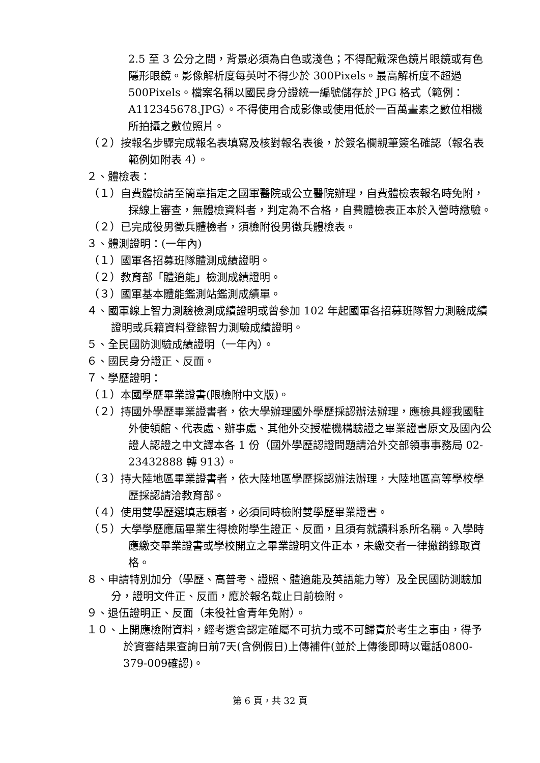2.5 至 3 公分之間，背景必須為白色或淺色；不得配戴深色鏡片眼鏡或有色隱形眼鏡。影像解析度每英吋不得少於 300Pixels。最高解析度不超過 500Pixels。檔案名稱以國民身分證統一編號儲存於 JPG 格式（範例：A112345678.JPG）。不得使用合成影像或使用低於一百萬畫素之數位相機所拍攝之數位照片。
（２）按報名步驟完成報名表填寫及核對報名表後，於簽名欄親筆簽名確認（報名表範例如附表 4）。
２、體檢表：
（１）自費體檢請至簡章指定之國軍醫院或公立醫院辦理，自費體檢表報名時免附，採線上審查，無體檢資料者，判定為不合格，自費體檢表正本於入營時繳驗。
（２）已完成役男徵兵體檢者，須檢附役男徵兵體檢表。
３、體測證明：(一年內)
（１）國軍各招募班隊體測成績證明。
（２）教育部「體適能」檢測成績證明。
（３）國軍基本體能鑑測站鑑測成績單。
４、國軍線上智力測驗檢測成績證明或曾參加 102 年起國軍各招募班隊智力測驗成績證明或兵籍資料登錄智力測驗成績證明。
５、全民國防測驗成績證明（一年內）。
６、國民身分證正、反面。
７、學歷證明：
（１）本國學歷畢業證書(限檢附中文版)。
（２）持國外學歷畢業證書者，依大學辦理國外學歷採認辦法辦理，應檢具經我國駐外使領館、代表處、辦事處、其他外交授權機構驗證之畢業證書原文及國內公證人認證之中文譯本各 1 份（國外學歷認證問題請洽外交部領事事務局 02-23432888 轉 913）。
（３）持大陸地區畢業證書者，依大陸地區學歷採認辦法辦理，大陸地區高等學校學歷採認請洽教育部。
（４）使用雙學歷選填志願者，必須同時檢附雙學歷畢業證書。
（５）大學學歷應屆畢業生得檢附學生證正、反面，且須有就讀科系所名稱。入學時應繳交畢業證書或學校開立之畢業證明文件正本，未繳交者一律撤銷錄取資格。
８、申請特別加分（學歷、高普考、證照、體適能及英語能力等）及全民國防測驗加分，證明文件正、反面，應於報名截止日前檢附。
９、退伍證明正、反面（未役社會青年免附）。
１０、上開應檢附資料，經考選會認定確屬不可抗力或不可歸責於考生之事由，得予於資審結果查詢日前7天(含例假日)上傳補件(並於上傳後即時以電話0800-379-009確認)。
第 6 頁，共 32 頁